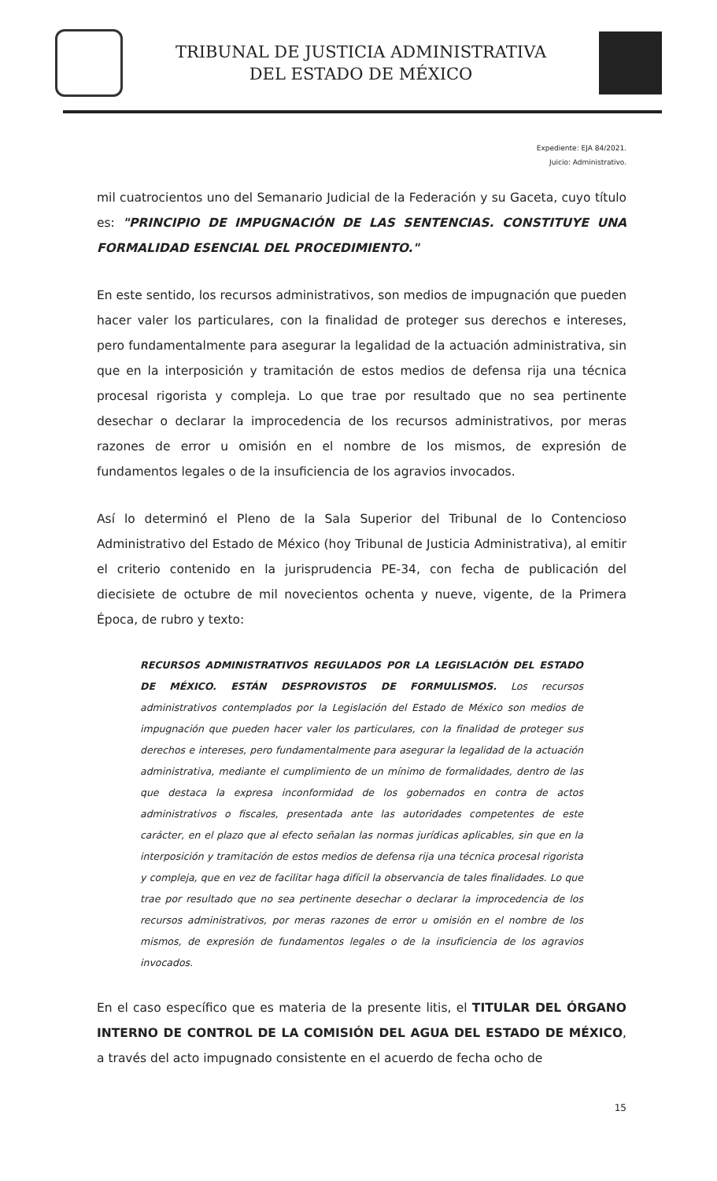TRIBUNAL DE JUSTICIA ADMINISTRATIVA
DEL ESTADO DE MÉXICO
Expediente: EJA 84/2021.
Juicio: Administrativo.
mil cuatrocientos uno del Semanario Judicial de la Federación y su Gaceta, cuyo título es: "PRINCIPIO DE IMPUGNACIÓN DE LAS SENTENCIAS. CONSTITUYE UNA FORMALIDAD ESENCIAL DEL PROCEDIMIENTO."
En este sentido, los recursos administrativos, son medios de impugnación que pueden hacer valer los particulares, con la finalidad de proteger sus derechos e intereses, pero fundamentalmente para asegurar la legalidad de la actuación administrativa, sin que en la interposición y tramitación de estos medios de defensa rija una técnica procesal rigorista y compleja. Lo que trae por resultado que no sea pertinente desechar o declarar la improcedencia de los recursos administrativos, por meras razones de error u omisión en el nombre de los mismos, de expresión de fundamentos legales o de la insuficiencia de los agravios invocados.
Así lo determinó el Pleno de la Sala Superior del Tribunal de lo Contencioso Administrativo del Estado de México (hoy Tribunal de Justicia Administrativa), al emitir el criterio contenido en la jurisprudencia PE-34, con fecha de publicación del diecisiete de octubre de mil novecientos ochenta y nueve, vigente, de la Primera Época, de rubro y texto:
RECURSOS ADMINISTRATIVOS REGULADOS POR LA LEGISLACIÓN DEL ESTADO DE MÉXICO. ESTÁN DESPROVISTOS DE FORMULISMOS. Los recursos administrativos contemplados por la Legislación del Estado de México son medios de impugnación que pueden hacer valer los particulares, con la finalidad de proteger sus derechos e intereses, pero fundamentalmente para asegurar la legalidad de la actuación administrativa, mediante el cumplimiento de un mínimo de formalidades, dentro de las que destaca la expresa inconformidad de los gobernados en contra de actos administrativos o fiscales, presentada ante las autoridades competentes de este carácter, en el plazo que al efecto señalan las normas jurídicas aplicables, sin que en la interposición y tramitación de estos medios de defensa rija una técnica procesal rigorista y compleja, que en vez de facilitar haga difícil la observancia de tales finalidades. Lo que trae por resultado que no sea pertinente desechar o declarar la improcedencia de los recursos administrativos, por meras razones de error u omisión en el nombre de los mismos, de expresión de fundamentos legales o de la insuficiencia de los agravios invocados.
En el caso específico que es materia de la presente litis, el TITULAR DEL ÓRGANO INTERNO DE CONTROL DE LA COMISIÓN DEL AGUA DEL ESTADO DE MÉXICO, a través del acto impugnado consistente en el acuerdo de fecha ocho de
15